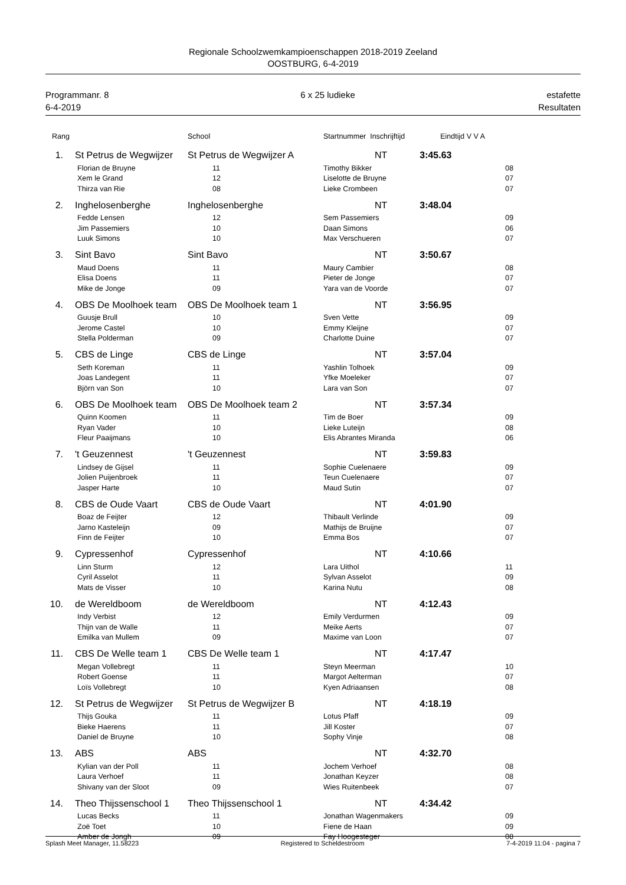Regionale Schoolzwemkampioenschappen 2018-2019 Zeeland
OOSTBURG, 6-4-2019
Programmanr. 8 6 x 25 ludieke estafette
6-4-2019 Resultaten
| Rang | | | School | Startnummer Inschrijftijd | Eindtijd V V A | |
| --- | --- | --- | --- | --- | --- | --- |
| 1. | | St Petrus de Wegwijzer | St Petrus de Wegwijzer A | NT | 3:45.63 | |
| | Florian de Bruyne | | 11 | Timothy Bikker | | 08 |
| | Xem le Grand | | 12 | Liselotte de Bruyne | | 07 |
| | Thirza van Rie | | 08 | Lieke Crombeen | | 07 |
| 2. | | Inghelosenberghe | Inghelosenberghe | NT | 3:48.04 | |
| | Fedde Lensen | | 12 | Sem Passemiers | | 09 |
| | Jim Passemiers | | 10 | Daan Simons | | 06 |
| | Luuk Simons | | 10 | Max Verschueren | | 07 |
| 3. | | Sint Bavo | Sint Bavo | NT | 3:50.67 | |
| | Maud Doens | | 11 | Maury Cambier | | 08 |
| | Elisa Doens | | 11 | Pieter de Jonge | | 07 |
| | Mike de Jonge | | 09 | Yara van de Voorde | | 07 |
| 4. | | OBS De Moolhoek team | OBS De Moolhoek team 1 | NT | 3:56.95 | |
| | Guusje Brull | | 10 | Sven Vette | | 09 |
| | Jerome Castel | | 10 | Emmy Kleijne | | 07 |
| | Stella Polderman | | 09 | Charlotte Duine | | 07 |
| 5. | | CBS de Linge | CBS de Linge | NT | 3:57.04 | |
| | Seth Koreman | | 11 | Yashlin Tolhoek | | 09 |
| | Joas Landegent | | 11 | Yfke Moeleker | | 07 |
| | Björn van Son | | 10 | Lara van Son | | 07 |
| 6. | | OBS De Moolhoek team | OBS De Moolhoek team 2 | NT | 3:57.34 | |
| | Quinn Koomen | | 11 | Tim de Boer | | 09 |
| | Ryan Vader | | 10 | Lieke Luteijn | | 08 |
| | Fleur Paaijmans | | 10 | Elis Abrantes Miranda | | 06 |
| 7. | | 't Geuzennest | 't Geuzennest | NT | 3:59.83 | |
| | Lindsey de Gijsel | | 11 | Sophie Cuelenaere | | 09 |
| | Jolien Puijenbroek | | 11 | Teun Cuelenaere | | 07 |
| | Jasper Harte | | 10 | Maud Sutin | | 07 |
| 8. | | CBS de Oude Vaart | CBS de Oude Vaart | NT | 4:01.90 | |
| | Boaz de Feijter | | 12 | Thibault Verlinde | | 09 |
| | Jarno Kasteleijn | | 09 | Mathijs de Bruijne | | 07 |
| | Finn de Feijter | | 10 | Emma Bos | | 07 |
| 9. | | Cypressenhof | Cypressenhof | NT | 4:10.66 | |
| | Linn Sturm | | 12 | Lara Uithol | | 11 |
| | Cyril Asselot | | 11 | Sylvan Asselot | | 09 |
| | Mats de Visser | | 10 | Karina Nutu | | 08 |
| 10. | | de Wereldboom | de Wereldboom | NT | 4:12.43 | |
| | Indy Verbist | | 12 | Emily Verdurmen | | 09 |
| | Thijn van de Walle | | 11 | Meike Aerts | | 07 |
| | Emilka van Mullem | | 09 | Maxime van Loon | | 07 |
| 11. | | CBS De Welle team 1 | CBS De Welle team 1 | NT | 4:17.47 | |
| | Megan Vollebregt | | 11 | Steyn Meerman | | 10 |
| | Robert Goense | | 11 | Margot Aelterman | | 07 |
| | Loïs Vollebregt | | 10 | Kyen Adriaansen | | 08 |
| 12. | | St Petrus de Wegwijzer | St Petrus de Wegwijzer B | NT | 4:18.19 | |
| | Thijs Gouka | | 11 | Lotus Pfaff | | 09 |
| | Bieke Haerens | | 11 | Jill Koster | | 07 |
| | Daniel de Bruyne | | 10 | Sophy Vinje | | 08 |
| 13. | | ABS | ABS | NT | 4:32.70 | |
| | Kylian van der Poll | | 11 | Jochem Verhoef | | 08 |
| | Laura Verhoef | | 11 | Jonathan Keyzer | | 08 |
| | Shivany van der Sloot | | 09 | Wies Ruitenbeek | | 07 |
| 14. | | Theo Thijssenschool 1 | Theo Thijssenschool 1 | NT | 4:34.42 | |
| | Lucas Becks | | 11 | Jonathan Wagenmakers | | 09 |
| | Zoë Toet | | 10 | Fiene de Haan | | 09 |
| | Amber de Jongh | | 09 | Fay Hoogesteger | | 08 |
Splash Meet Manager, 11.58223 Registered to Scheldestroom 7-4-2019 11:04 - pagina 7